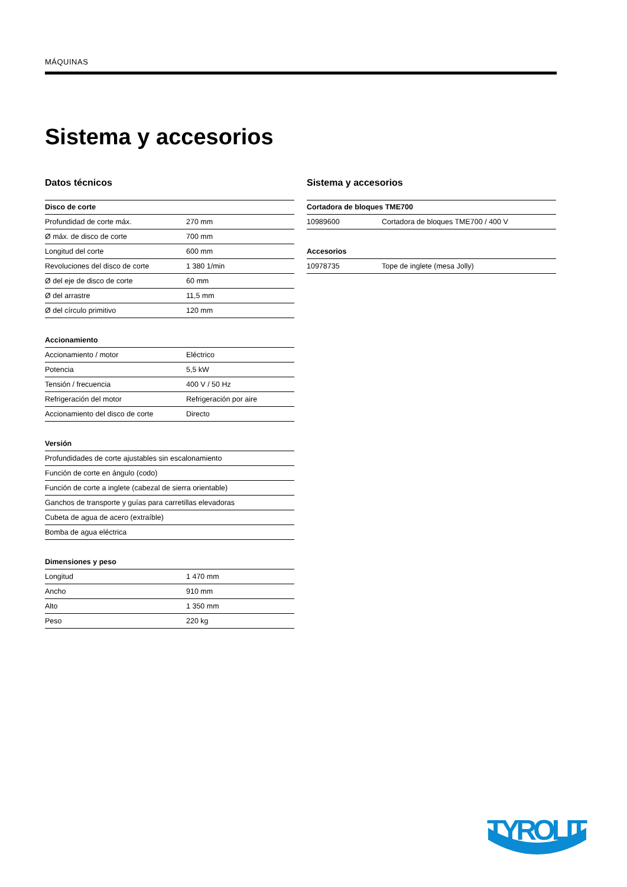MÁQUINAS
Sistema y accesorios
Datos técnicos
| Disco de corte | |
| --- | --- |
| Profundidad de corte máx. | 270 mm |
| Ø máx. de disco de corte | 700 mm |
| Longitud del corte | 600 mm |
| Revoluciones del disco de corte | 1 380 1/min |
| Ø del eje de disco de corte | 60 mm |
| Ø del arrastre | 11,5 mm |
| Ø del círculo primitivo | 120 mm |
| Accionamiento | |
| --- | --- |
| Accionamiento / motor | Eléctrico |
| Potencia | 5,5 kW |
| Tensión / frecuencia | 400 V / 50 Hz |
| Refrigeración del motor | Refrigeración por aire |
| Accionamiento del disco de corte | Directo |
| Versión |
| --- |
| Profundidades de corte ajustables sin escalonamiento |
| Función de corte en ángulo (codo) |
| Función de corte a inglete (cabezal de sierra orientable) |
| Ganchos de transporte y guías para carretillas elevadoras |
| Cubeta de agua de acero (extraíble) |
| Bomba de agua eléctrica |
| Dimensiones y peso | |
| --- | --- |
| Longitud | 1 470 mm |
| Ancho | 910 mm |
| Alto | 1 350 mm |
| Peso | 220 kg |
Sistema y accesorios
| Cortadora de bloques TME700 | |
| --- | --- |
| 10989600 | Cortadora de bloques TME700 / 400 V |
| Accesorios | |
| --- | --- |
| 10978735 | Tope de inglete (mesa Jolly) |
TYROLIT